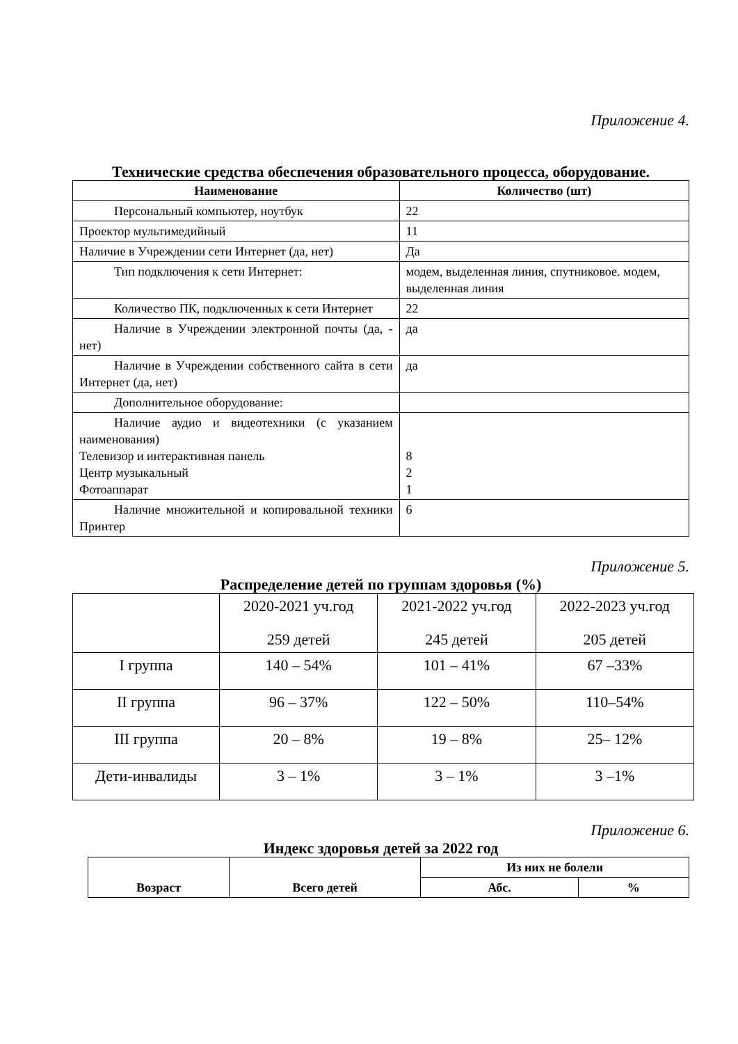Приложение 4.
Технические средства обеспечения образовательного процесса, оборудование.
| Наименование | Количество (шт) |
| --- | --- |
| Персональный компьютер, ноутбук | 22 |
| Проектор мультимедийный | 11 |
| Наличие в Учреждении сети Интернет (да, нет) | Да |
| Тип подключения к сети Интернет: | модем, выделенная линия, спутниковое. модем, выделенная линия |
| Количество ПК, подключенных к сети Интернет | 22 |
| Наличие в Учреждении электронной почты (да, - нет) | да |
| Наличие в Учреждении собственного сайта в сети Интернет (да, нет) | да |
| Дополнительное оборудование: | |
| Наличие аудио и видеотехники (с указанием наименования) Телевизор и интерактивная панель Центр музыкальный Фотоаппарат | 8 2 1 |
| Наличие множительной и копировальной техники Принтер | 6 |
Приложение 5.
Распределение детей по группам здоровья (%)
| | 2020-2021 уч.год 259 детей | 2021-2022 уч.год 245 детей | 2022-2023 уч.год 205 детей |
| --- | --- | --- | --- |
| I группа | 140 – 54% | 101 – 41% | 67 –33% |
| II группа | 96 – 37% | 122 – 50% | 110–54% |
| III группа | 20 – 8% | 19 – 8% | 25– 12% |
| Дети-инвалиды | 3 – 1% | 3 – 1% | 3 –1% |
Приложение 6.
Индекс здоровья детей за 2022 год
| Возраст | Всего детей | Из них не болели | |
| --- | --- | --- | --- |
| | | Абс. | % |